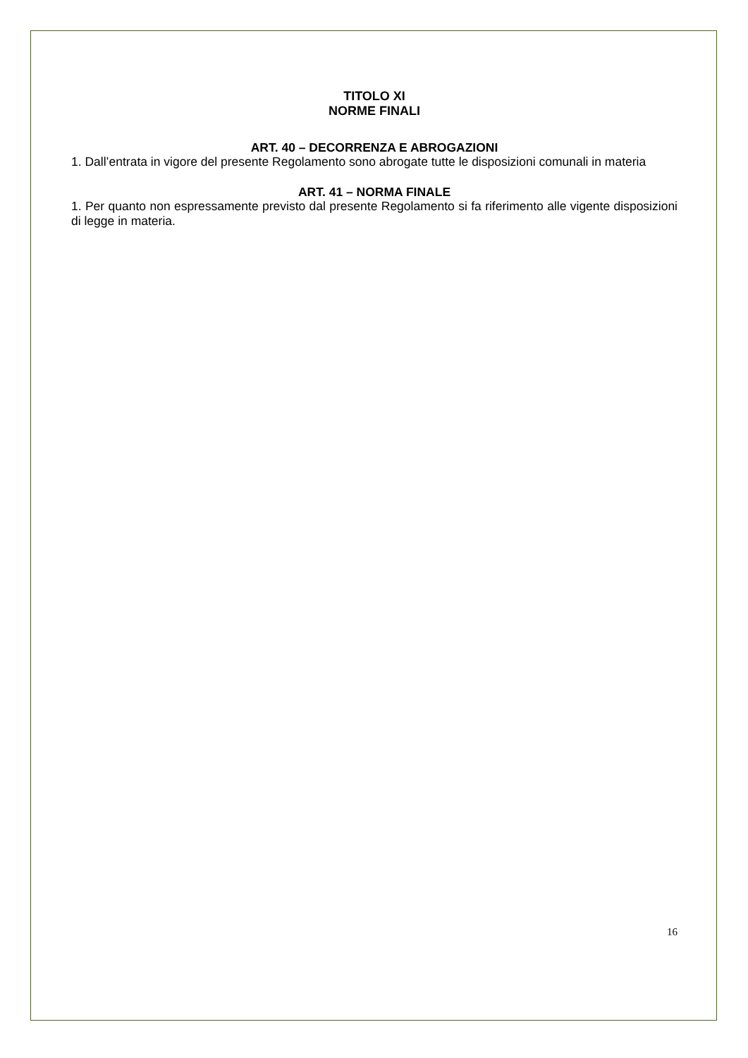TITOLO XI
NORME FINALI
ART. 40 – DECORRENZA E ABROGAZIONI
1. Dall’entrata in vigore del presente Regolamento sono abrogate tutte le disposizioni comunali in materia
ART. 41 – NORMA FINALE
1. Per quanto non espressamente previsto dal presente Regolamento si fa riferimento alle vigente disposizioni di legge in materia.
16